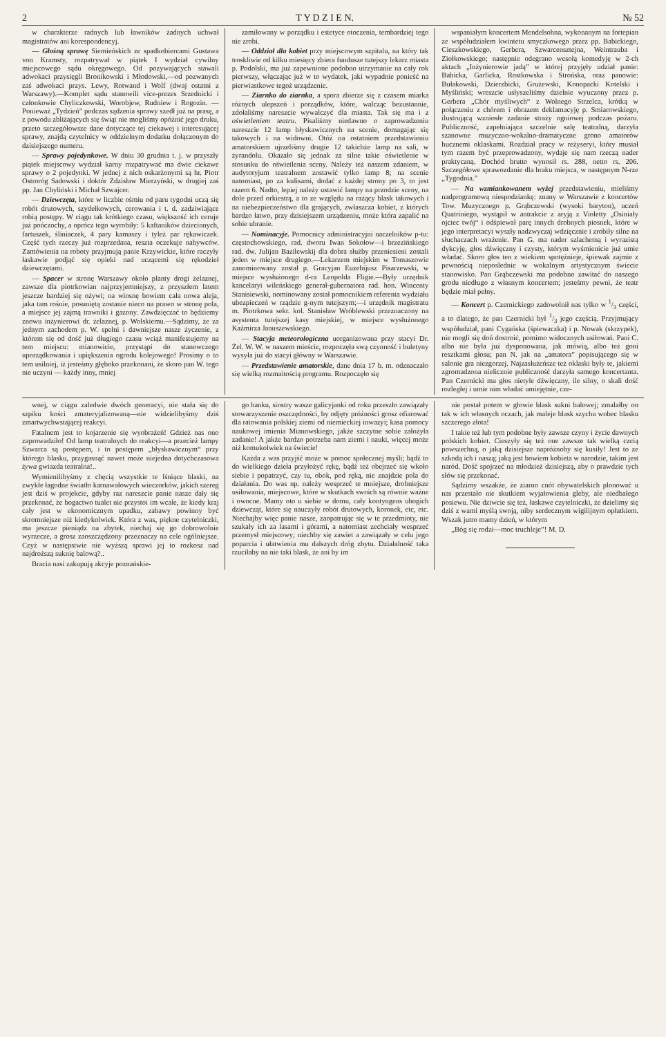2 T Y D Z I E N. № 52
w charakterze radnych lub ławników żadnych uchwał magistratów ani korespondencyj.
— Głośną sprawę Siemieńskich ze spadkobiercami Gustawa von Kramsty, rozpatrywał w piątek I wydział cywilny miejscowego sądu okręgowego. Od pozywających stawali adwokaci przysięgli Bronikowski i Młodowski,—od pozwanych zaś adwokaci przys. Lewy, Rotwand i Wolf (dwaj ostatni z Warszawy).—Komplet sądu stanowili vice-prezes Srzednicki i członkowie Chyliczkowski, Worobjew, Rudniew i Rogozin. — Ponieważ „Tydzień” podczas sądzenia sprawy szedł już na prasę, a z powodu zbliżających się świąt nie mogliśmy opóźnić jego druku, przeto szczegółowsze dane dotyczące tej ciekawej i interesującej sprawy, znajdą czytelnicy w oddzielnym dodatku dołączonym do dzisiejszego numeru.
— Sprawy pojedynkowe. W dniu 30 grudnia t. j. w przyszły piątek miejscowy wydział karny rozpatrywać ma dwie ciekawe sprawy o 2 pojedynki. W jednej z nich oskarżonymi są hr. Piotr Ostroróg Sadowski i doktór Zdzisław Mierzyński, w drugiej zaś pp. Jan Chyliński i Michał Szwajcer.
— Dziewczęta, które w liczbie ośmiu od paru tygodni uczą się robót drutowych, szydełkowych, cerowania i t. d. zadziwiające robią postępy. W ciągu tak krótkiego czasu, większość ich ceruje już pończochy, a oprócz tego wyrobiły: 5 kaftaników dziecinnych, fartuszek, śliniaczek, 4 pary kamaszy i tyleż par rękawiczek. Część tych rzeczy już rozprzedana, reszta oczekuje nabywców. Zamówienia na roboty przyjmują panie Krzywickie, które raczyły łaskawie podjąć się opieki nad uczącemi się rękodzieł dziewczętami.
— Spacer w stronę Warszawy około planty drogi żelaznej, zawsze dla piotrkowian najprzyjemniejszy, z przyszłem latem jeszcze bardziej się ożywi; na wiosnę bowiem cała nowa aleja, jaka tam rośnie, posuniętą zostanie nieco na prawo w stronę pola, a miejsce jej zajmą trawniki i gazony. Zawdzięczać to będziemy znowu inżynierowi dr. żelaznej, p. Wolskiemu.—Sądzimy, że za jednym zachodem p. W. spełni i dawniejsze nasze życzenie, z którem się od dość już długiego czasu wciąż manifestujemy na tem miejscu: mianowicie, przystąpi do stanowczego uporządkowania i upiększenia ogrodu kolejowego! Prosimy o to tem usilniej, iż jesteśmy głęboko przekonani, że skoro pan W. tego nie uczyni — każdy inny, mniej
zamiłowany w porządku i estetyce otoczenia, tembardziej tego nie zrobi.
— Oddział dla kobiet przy miejscowym szpitalu, na który tak troskliwie od kilku miesięcy zbiera fundusze tutejszy lekarz miasta p. Podolski, ma już zapewnione podobno utrzymanie na cały rok pierwszy, włączając już w to wydatek, jaki wypadnie ponieść na pierwiastkowe tegoż urządzenie.
— Ziarnko do ziarnka, a spora zbierze się z czasem miarka różnych ulepszeń i porządków, które, walcząc bezustannie, zdołaliśmy nareszcie wywalczyć dla miasta. Tak się ma i z oświetleniem teatru. Pisaliśmy niedawno o zaprowadzeniu nareszcie 12 lamp błyskawicznych na scenie, domagając się takowych i na widowni. Otóż na ostatniem przedstawieniu amatorskiem ujrzeliśmy drugie 12 takichże lamp na sali, w żyrandolu. Okazało się jednak za silne takie oświetlenie w stosunku do oświetlenia sceny. Należy też naszem zdaniem, w audytoryjum teatralnem zostawić tylko lamp 8; na scenie natomiast, po za kulisami, dodać z każdej strony po 3, to jest razem 6. Nadto, lepiej należy ustawić lampy na przodzie sceny, na dole przed orkiestrą, a to ze względu na rażący blask takowych i na niebezpieczeństwo dla grających, zwłaszcza kobiet, z których bardzo łatwo, przy dzisiejszem urządzeniu, może która zapalić na sobie ubranie.
— Nominacyje. Pomocnicy administracyjni naczelników p-tu: częstochowskiego, rad. dworu Iwan Sokołow—i brzezińskiego rad. dw. Julijan Bazilewskij dla dobra służby przeniesieni zostali jeden w miejsce drugiego.—Lekarzem miejskim w Tomaszowie zanominowany został p. Gracyjan Euzebijusz Pisarzewski, w miejsce wysłużonego d-ra Leopolda Fligie.—Były urzędnik kancelaryi wileńskiego generał-gubernatora rad. hon. Wincenty Stanisiewski, nominowany został pomocnikiem referenta wydziału ubezpieczeń w rządzie g-nym tutejszym;—i urzędnik magistratu m. Piotrkowa sekr. kol. Stanisław Wróblewski przeznaczony na asystenta tutejszej kasy miejskiej, w miejsce wysłużonego Kaźmirza Januszewskiego.
— Stacyja meteorologiczna uorganizowana przy stacyi Dr. Żel. W. W. w naszem mieście, rozpoczęła swą czynność i buletyny wysyła już do stacyi główny w Warszawie.
— Przedstawienie amatorskie, dane dnia 17 b. m. odznaczało się wielką rozmaitością programu. Rozpoczęło się
wspaniałym koncertem Mendelsohna, wykonanym na fortepian ze współudziałem kwintetu smyczkowego przez pp. Babickiego, Cieszkowskiego, Gerbera, Szwarcensztejna, Weintrauba i Ziołkowskiego; następnie odegrano wesołą komedyję w 2-ch aktach „Inżynierowie jadą” w której przyjęły udział panie: Babicka, Garlicka, Rostkowska i Strońska, oraz panowie: Bułakowski, Dzierzbicki, Grużewski, Konopacki Kotelski i Myśliński; wreszcie usłyszeliśmy dzielnie wyuczony przez p. Gerbera „Chór myśliwych“ z Wolnego Strzelca, krótką w połączeniu z chórem i obrazem deklamacyję p. Smiarowskiego, ilustrującą wzniosłe zadanie straży ogniowej podczas pożaru. Publiczność, zapełniająca szczelnie salę teatralną, darzyła szanowne muzyczno-wokalno-dramatyczne grono amatorów hucznemi oklaskami. Rozdział pracy w reżyseryi, który musiał tym razem być przeprowadzony, wydaje się nam rzeczą nader praktyczną. Dochód brutto wynosił rs. 288, netto rs. 206. Szczegółowe sprawozdanie dla braku miejsca, w następnym N-rze „Tygodnia.”
— Na wzmiankowanem wyżej przedstawieniu, mieliśmy nadprogramową niespodziankę: znany w Warszawie z koncertów Tow. Muzycznego p. Grąbczewski (wysoki baryton), uczeń Quatriniego, wystąpił w antrakcie z aryją z Violetty „Osiniały ojciec twój“ i odśpiewał parę innych drobnych piosnek, które w jego interpretacyi wyszły nadzwyczaj wdzięcznie i zrobiły silne na słuchaczach wrażenie. Pan G. ma nader szlachetną i wyrazistą dykcyję, głos dźwięczny i czysty, którym wyśmienicie już umie władać. Skoro głos ten z wiekiem spotężnieje, śpiewak zajmie z pewnością nieposlednie w wokalnym artystycznym świecie stanowisko. Pan Grąbczewski ma podobno zawitać do naszego grodu niedługo z własnym koncertem; jesteśmy pewni, że teatr będzie miał pełny.
— Koncert p. Czernickiego zadowolnił nas tylko w 1/3 części, a to dlatego, że pan Czernicki był 1/3 jego częścią. Przyjmujący współudział, pani Cygańska (śpiewaczka) i p. Nowak (skrzypek), nie mogli się doń dostroić, pomimo widocznych usiłowań. Pani C. albo nie była już dysponowana, jak mówią, albo też goni resztkami głosu; pan N. jak na „amatora” popisującego się w salonie gra niezgorzej. Najzasłużeńsze też oklaski były te, jakiemi zgromadzona nielicznie publiczność darzyła samego koncertanta. Pan Czernicki ma głos nietyle dźwięczny, ile silny, o skali dość rozległej i umie nim władać umiejętnie, cze-
wnej, w ciągu zaledwie dwóch generacyi, nie stała się do szpiku kości zmateryjalizowaną—nie widzielibyśmy dziś zmartwychwstającej reakcyi.
Fatalnem jest to kojarzenie się wyobrażeń! Gdzież nas ono zaprowadziło! Od lamp teatralnych do reakcyi—a przecież lampy Szwarca są postępem, i to postępem „błyskawicznym“ przy którego blasku, przygasnąć nawet może niejedna dotychczasowa żywa gwiazda teatralna!..
Wymienilibyśmy z chęcią wszystkie te lśniące blaski, na zwykłe łagodne światło karnawałowych wieczorków, jakich szereg jest dziś w projekcie, gdyby raz nareszcie panie nasze dały się przekonać, że bogactwo tualet nie przystoi im wcale, że kiedy kraj cały jest w ekonomicznym upadku, zabawy powinny być skromniejsze niż kiedykolwiek. Która z was, piękne czytelniczki, ma jeszcze pieniądz na zbytek, niechaj się go dobrowolnie wyrzecze, a grosz zaoszczędzony przeznaczy na cele ogólniejsze. Czyż w następstwie nie wyższą sprawi jej to rozkosz nad najdroższą suknię balową?..
Bracia nasi zakupują akcyje poznańskie-
go banku, siostry wasze galicyjanki od roku przeszło zawiązały stowarzyszenie oszczędności, by odjęty próżności grosz ofiarować dla ratowania polskiej ziemi od niemieckiej inwazyi; kasa pomocy naukowej imienia Mianowskiego, jakże szczytne sobie założyła zadanie! A jakże bardzo potrzeba nam ziemi i nauki, więcej może niż komukolwiek na świecie!
Każda z was przyjść może w pomoc społecznej myśli; bądź to do wielkiego dzieła przyłożyć rękę, bądź też obejrzeć się wkoło siebie i popatrzyć, czy tu, obok, pod ręką, nie znajdzie pola do działania. Do was np. należy wesprzeć te mniejsze, drobniejsze usiłowania, miejscowe, które w skutkach swoich są równie ważne i owocne. Mamy oto u siebie w domu, cały kontyngens ubogich dziewcząt, które się nauczyły robót drutowych, koronek, etc, etc. Niechajby więc panie nasze, zaopatrując się w te przedmioty, nie szukały ich za lasami i górami, a natomiast zechciały wesprzeć przemysł miejscowy; niechby się zawiet a zawiązały w celu jego poparcia i ułatwienia mu dalszych dróg zbytu. Działalność taka rzuciłaby na nie taki blask, że ani by im
nie postał potem w głowie blask sukni balowej; zmalałby on tak w ich własnych oczach, jak maleje blask szychu wobec blasku szczerego złota!
I takie też lub tym podobne były zawsze czyny i życie dawnych polskich kobiet. Cieszyły się też one zawsze tak wielką czcią powszechną, o jaką dzisiejsze napróżnoby się kusiły! Jest to ze szkodą ich i naszą; jaką jest bowiem kobieta w narodzie, takim jest naród. Dość spojrzeć na młodzież dzisiejszą, aby o prawdzie tych słów się przekonać.
Sądzimy wszakże, że ziarno cnót obywatelskich plonować u nas przestało nie skutkiem wyjałowienia gleby, ale niedbałego posiewu. Nie dziwcie się też, łaskawe czytelniczki, że dzielimy się dziś z wami myślą swoją, niby serdecznym wigilijnym opłatkiem. Wszak jutro mamy dzień, w którym
„Bóg się rodzi—moc truchleje”! M. D.